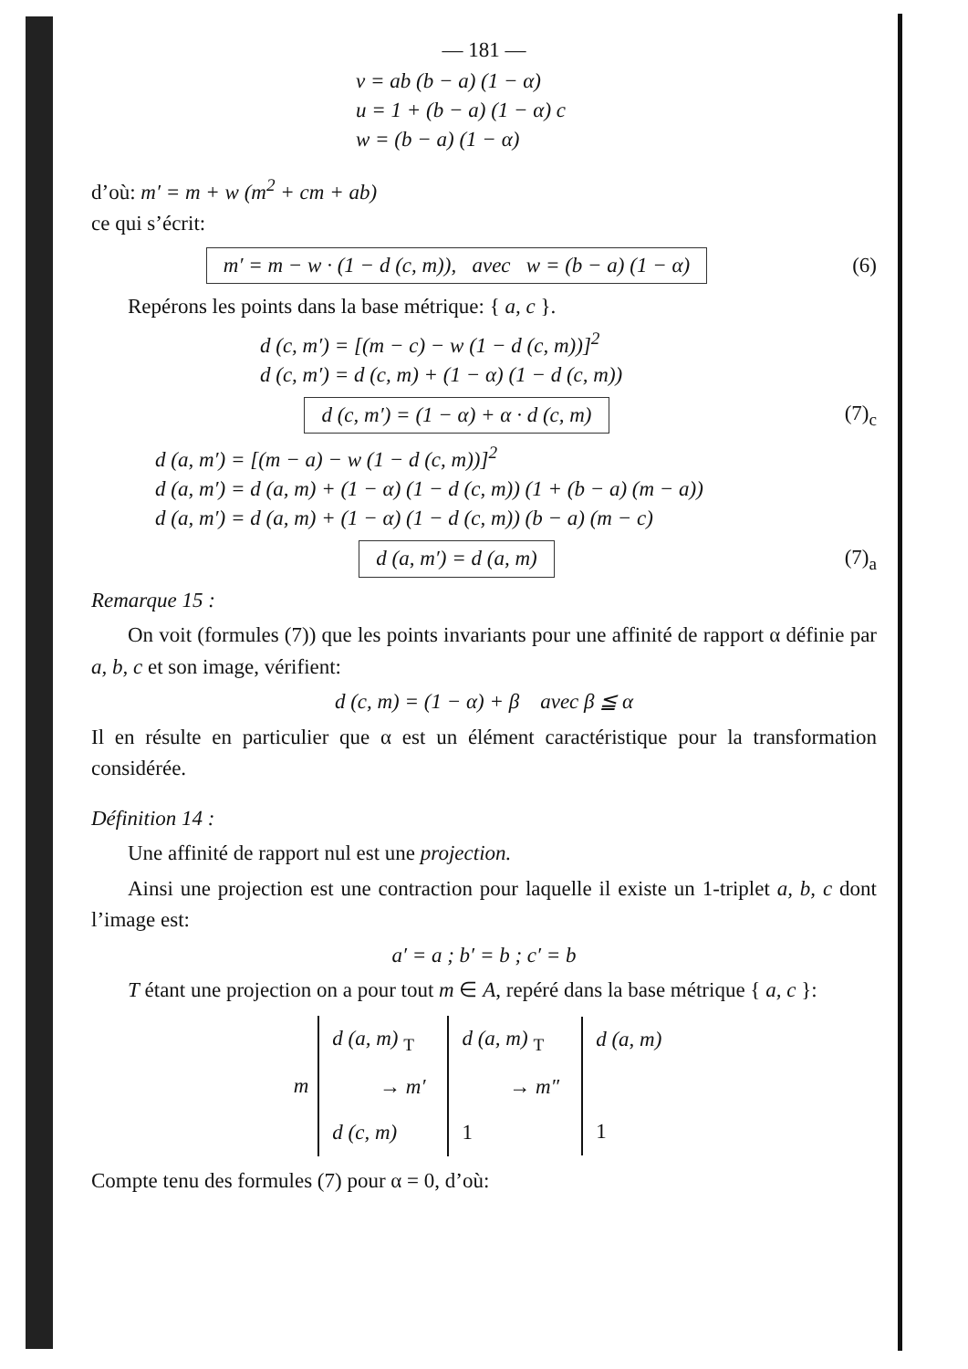— 181 —
v = ab (b − a) (1 − α)
u = 1 + (b − a) (1 − α) c
w = (b − a) (1 − α)
d’où: m′ = m + w (m<sup>2</sup> + cm + ab)
ce qui s’écrit:
m′ = m − w · (1 − d (c, m)), avec w = (b − a) (1 − α)
(6)
Repérons les points dans la base métrique: { a, c }.
d (c, m′) = [(m − c) − w (1 − d (c, m))]<sup>2</sup>
d (c, m′) = d (c, m) + (1 − α) (1 − d (c, m))
d (c, m′) = (1 − α) + α · d (c, m)
(7)<sub>c</sub>
d (a, m′) = [(m − a) − w (1 − d (c, m))]<sup>2</sup>
d (a, m′) = d (a, m) + (1 − α) (1 − d (c, m)) (1 + (b − a) (m − a))
d (a, m′) = d (a, m) + (1 − α) (1 − d (c, m)) (b − a) (m − c)
d (a, m′) = d (a, m) (7)<sub>a</sub>
Remarque 15 :
On voit (formules (7)) que les points invariants pour une affinité de rapport α définie par a, b, c et son image, vérifient:
d (c, m) = (1 − α) + β avec β ≦ α
Il en résulte en particulier que α est un élément caractéristique pour la transformation considérée.
Définition 14 :
Une affinité de rapport nul est une projection.
Ainsi une projection est une contraction pour laquelle il existe un 1-triplet a, b, c dont l’image est:
a′ = a ; b′ = b ; c′ = b
T étant une projection on a pour tout m ∈ A, repéré dans la base métrique { a, c }:
m
d (a, m) <sub>T</sub>
→ m′
d (c, m)
d (a, m) <sub>T</sub>
→ m″
1
d (a, m)
1
Compte tenu des formules (7) pour α = 0, d’où: